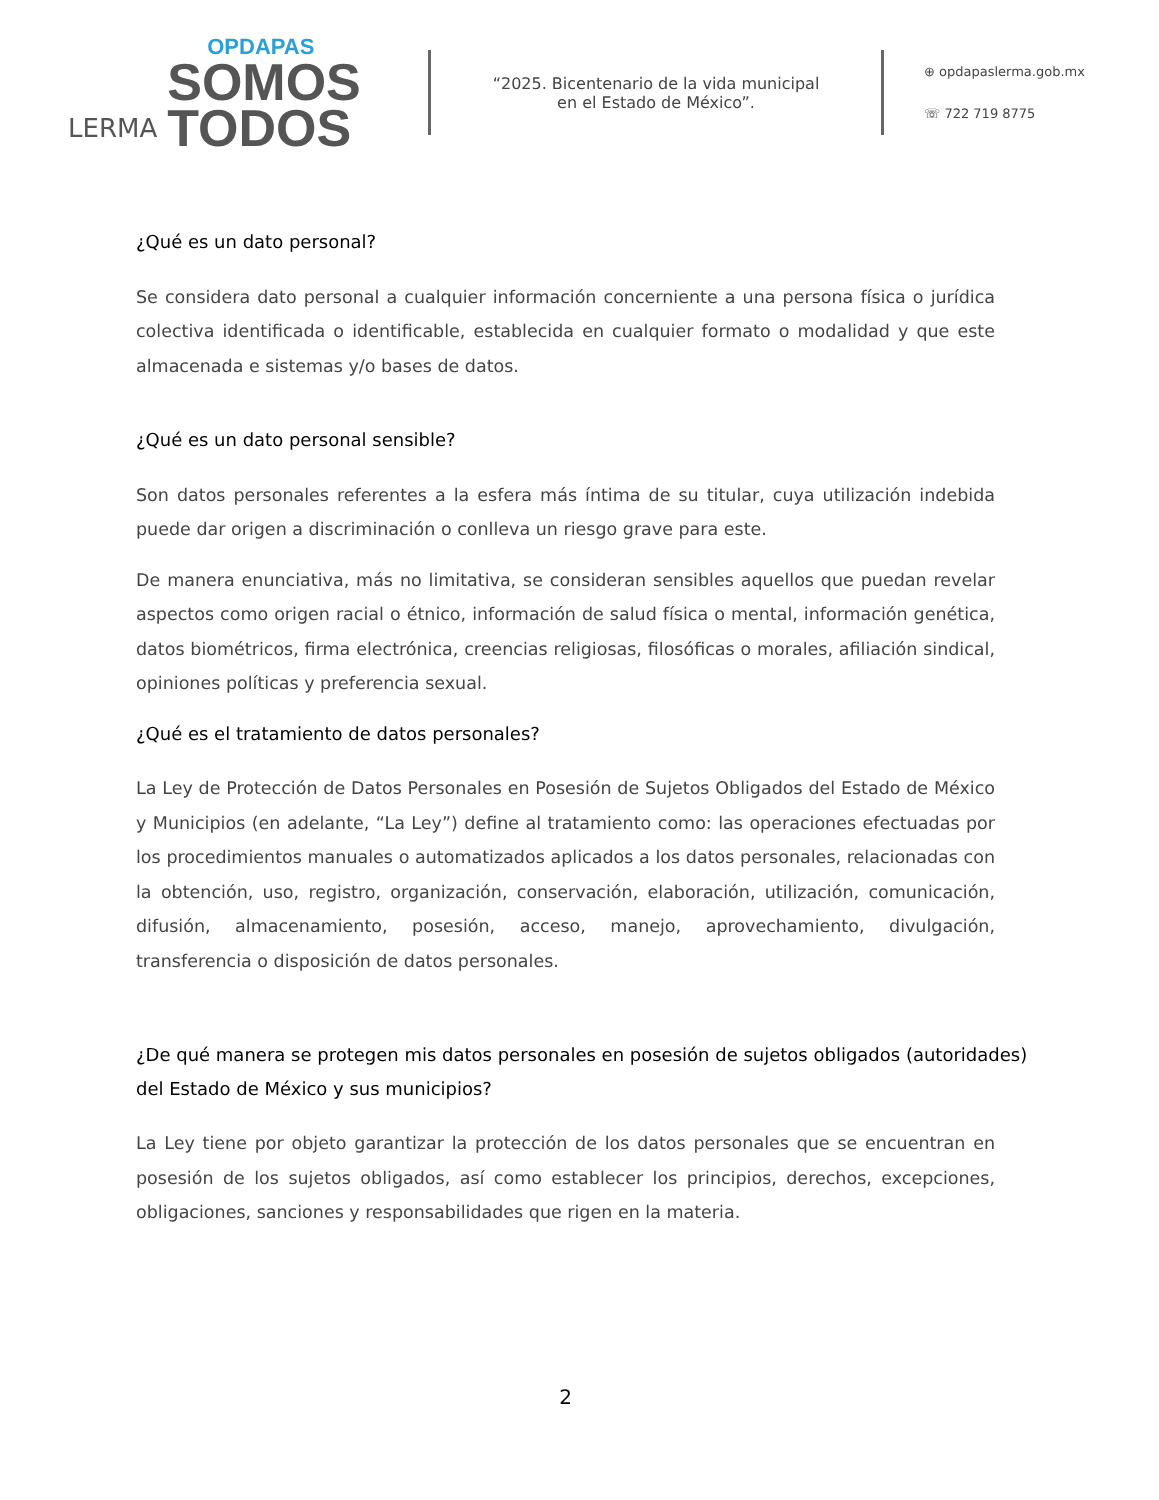LERMA
OPDAPAS
SOMOS
TODOS
“2025. Bicentenario de la vida municipal
en el Estado de México”.
⊕ opdapaslerma.gob.mx
☏ 722 719 8775
¿Qué es un dato personal?
Se considera dato personal a cualquier información concerniente a una persona física o jurídica colectiva identificada o identificable, establecida en cualquier formato o modalidad y que este almacenada e sistemas y/o bases de datos.
¿Qué es un dato personal sensible?
Son datos personales referentes a la esfera más íntima de su titular, cuya utilización indebida puede dar origen a discriminación o conlleva un riesgo grave para este.
De manera enunciativa, más no limitativa, se consideran sensibles aquellos que puedan revelar aspectos como origen racial o étnico, información de salud física o mental, información genética, datos biométricos, firma electrónica, creencias religiosas, filosóficas o morales, afiliación sindical, opiniones políticas y preferencia sexual.
¿Qué es el tratamiento de datos personales?
La Ley de Protección de Datos Personales en Posesión de Sujetos Obligados del Estado de México y Municipios (en adelante, “La Ley”) define al tratamiento como: las operaciones efectuadas por los procedimientos manuales o automatizados aplicados a los datos personales, relacionadas con la obtención, uso, registro, organización, conservación, elaboración, utilización, comunicación, difusión, almacenamiento, posesión, acceso, manejo, aprovechamiento, divulgación, transferencia o disposición de datos personales.
¿De qué manera se protegen mis datos personales en posesión de sujetos obligados (autoridades) del Estado de México y sus municipios?
La Ley tiene por objeto garantizar la protección de los datos personales que se encuentran en posesión de los sujetos obligados, así como establecer los principios, derechos, excepciones, obligaciones, sanciones y responsabilidades que rigen en la materia.
2